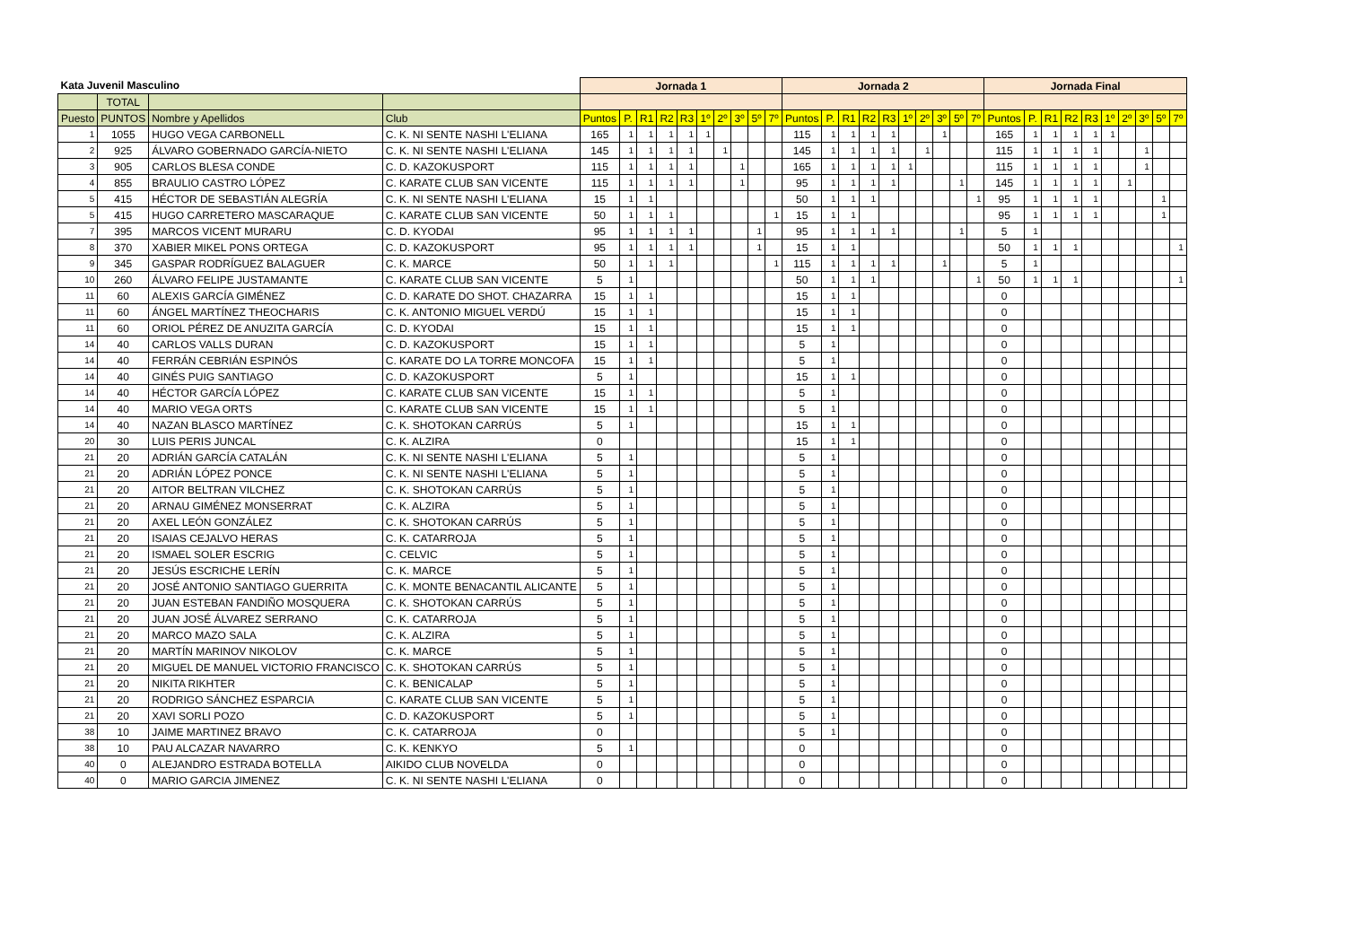| Kata Juvenil Masculino | | | | Jornada 1 | | | | | | | | | | Jornada 2 | | | | | | | | | | Jornada Final | | | | | | | | | |
| --- | --- | --- | --- | --- | --- | --- | --- | --- | --- | --- | --- | --- | --- | --- | --- | --- | --- | --- | --- | --- | --- | --- | --- | --- | --- | --- | --- | --- | --- | --- | --- | --- | --- |
| | TOTAL | | | | | | | | | | | | | | | | | | | | | | | | | | | | | | | | |
| Puesto | PUNTOS | Nombre y Apellidos | Club | Puntos | P. | R1 | R2 | R3 | 1º | 2º | 3º | 5º | 7º | Puntos | P. | R1 | R2 | R3 | 1º | 2º | 3º | 5º | 7º | Puntos | P. | R1 | R2 | R3 | 1º | 2º | 3º | 5º | 7º |
| 1 | 1055 | HUGO VEGA CARBONELL | C. K. NI SENTE NASHI L'ELIANA | 165 | 1 | 1 | 1 | 1 | 1 | | | | | 115 | 1 | 1 | 1 | 1 | | | 1 | | | 165 | 1 | 1 | 1 | 1 | 1 | | | | |
| 2 | 925 | ÁLVARO GOBERNADO GARCÍA-NIETO | C. K. NI SENTE NASHI L'ELIANA | 145 | 1 | 1 | 1 | 1 | | 1 | | | | 145 | 1 | 1 | 1 | 1 | | 1 | | | | 115 | 1 | 1 | 1 | 1 | | | 1 | | |
| 3 | 905 | CARLOS BLESA CONDE | C. D. KAZOKUSPORT | 115 | 1 | 1 | 1 | 1 | | | 1 | | | 165 | 1 | 1 | 1 | 1 | 1 | | | | | 115 | 1 | 1 | 1 | 1 | | | 1 | | |
| 4 | 855 | BRAULIO CASTRO LÓPEZ | C. KARATE CLUB SAN VICENTE | 115 | 1 | 1 | 1 | 1 | | | 1 | | | 95 | 1 | 1 | 1 | 1 | | | | 1 | | 145 | 1 | 1 | 1 | 1 | | 1 | | | |
| 5 | 415 | HÉCTOR DE SEBASTIÁN ALEGRÍA | C. K. NI SENTE NASHI L'ELIANA | 15 | 1 | 1 | | | | | | | | 50 | 1 | 1 | 1 | | | | | | 1 | 95 | 1 | 1 | 1 | 1 | | | | 1 | |
| 5 | 415 | HUGO CARRETERO MASCARAQUE | C. KARATE CLUB SAN VICENTE | 50 | 1 | 1 | 1 | | | | | | 1 | 15 | 1 | 1 | | | | | | | | 95 | 1 | 1 | 1 | 1 | | | | 1 | |
| 7 | 395 | MARCOS VICENT MURARU | C. D. KYODAI | 95 | 1 | 1 | 1 | 1 | | | | 1 | | 95 | 1 | 1 | 1 | 1 | | | | 1 | | 5 | 1 | | | | | | | | |
| 8 | 370 | XABIER MIKEL PONS ORTEGA | C. D. KAZOKUSPORT | 95 | 1 | 1 | 1 | 1 | | | | 1 | | 15 | 1 | 1 | | | | | | | | 50 | 1 | 1 | 1 | | | | | | 1 |
| 9 | 345 | GASPAR RODRÍGUEZ BALAGUER | C. K. MARCE | 50 | 1 | 1 | 1 | | | | | | 1 | 115 | 1 | 1 | 1 | 1 | | | 1 | | | 5 | 1 | | | | | | | | |
| 10 | 260 | ÁLVARO FELIPE JUSTAMANTE | C. KARATE CLUB SAN VICENTE | 5 | 1 | | | | | | | | | 50 | 1 | 1 | 1 | | | | | | 1 | 50 | 1 | 1 | 1 | | | | | | 1 |
| 11 | 60 | ALEXIS GARCÍA GIMÉNEZ | C. D. KARATE DO SHOT. CHAZARRA | 15 | 1 | 1 | | | | | | | | 15 | 1 | 1 | | | | | | | | 0 | | | | | | | | | |
| 11 | 60 | ÁNGEL MARTÍNEZ THEOCHARIS | C. K. ANTONIO MIGUEL VERDÚ | 15 | 1 | 1 | | | | | | | | 15 | 1 | 1 | | | | | | | | 0 | | | | | | | | | |
| 11 | 60 | ORIOL PÉREZ DE ANUZITA GARCÍA | C. D. KYODAI | 15 | 1 | 1 | | | | | | | | 15 | 1 | 1 | | | | | | | | 0 | | | | | | | | | |
| 14 | 40 | CARLOS VALLS DURAN | C. D. KAZOKUSPORT | 15 | 1 | 1 | | | | | | | | 5 | 1 | | | | | | | | | 0 | | | | | | | | | |
| 14 | 40 | FERRÁN CEBRIÁN ESPINÓS | C. KARATE DO LA TORRE MONCOFA | 15 | 1 | 1 | | | | | | | | 5 | 1 | | | | | | | | | 0 | | | | | | | | | |
| 14 | 40 | GINÉS PUIG SANTIAGO | C. D. KAZOKUSPORT | 5 | 1 | | | | | | | | | 15 | 1 | 1 | | | | | | | | 0 | | | | | | | | | |
| 14 | 40 | HÉCTOR GARCÍA LÓPEZ | C. KARATE CLUB SAN VICENTE | 15 | 1 | 1 | | | | | | | | 5 | 1 | | | | | | | | | 0 | | | | | | | | | |
| 14 | 40 | MARIO VEGA ORTS | C. KARATE CLUB SAN VICENTE | 15 | 1 | 1 | | | | | | | | 5 | 1 | | | | | | | | | 0 | | | | | | | | | |
| 14 | 40 | NAZAN BLASCO MARTÍNEZ | C. K. SHOTOKAN CARRÚS | 5 | 1 | | | | | | | | | 15 | 1 | 1 | | | | | | | | 0 | | | | | | | | | |
| 20 | 30 | LUIS PERIS JUNCAL | C. K. ALZIRA | 0 | | | | | | | | | | 15 | 1 | 1 | | | | | | | | 0 | | | | | | | | | |
| 21 | 20 | ADRIÁN GARCÍA CATALÁN | C. K. NI SENTE NASHI L'ELIANA | 5 | 1 | | | | | | | | | 5 | 1 | | | | | | | | | 0 | | | | | | | | | |
| 21 | 20 | ADRIÁN LÓPEZ PONCE | C. K. NI SENTE NASHI L'ELIANA | 5 | 1 | | | | | | | | | 5 | 1 | | | | | | | | | 0 | | | | | | | | | |
| 21 | 20 | AITOR BELTRAN VILCHEZ | C. K. SHOTOKAN CARRÚS | 5 | 1 | | | | | | | | | 5 | 1 | | | | | | | | | 0 | | | | | | | | | |
| 21 | 20 | ARNAU GIMÉNEZ MONSERRAT | C. K. ALZIRA | 5 | 1 | | | | | | | | | 5 | 1 | | | | | | | | | 0 | | | | | | | | | |
| 21 | 20 | AXEL LEÓN GONZÁLEZ | C. K. SHOTOKAN CARRÚS | 5 | 1 | | | | | | | | | 5 | 1 | | | | | | | | | 0 | | | | | | | | | |
| 21 | 20 | ISAIAS CEJALVO HERAS | C. K. CATARROJA | 5 | 1 | | | | | | | | | 5 | 1 | | | | | | | | | 0 | | | | | | | | | |
| 21 | 20 | ISMAEL SOLER ESCRIG | C. CELVIC | 5 | 1 | | | | | | | | | 5 | 1 | | | | | | | | | 0 | | | | | | | | | |
| 21 | 20 | JESÚS ESCRICHE LERÍN | C. K. MARCE | 5 | 1 | | | | | | | | | 5 | 1 | | | | | | | | | 0 | | | | | | | | | |
| 21 | 20 | JOSÉ ANTONIO SANTIAGO GUERRITA | C. K. MONTE BENACANTIL ALICANTE | 5 | 1 | | | | | | | | | 5 | 1 | | | | | | | | | 0 | | | | | | | | | |
| 21 | 20 | JUAN ESTEBAN FANDIÑO MOSQUERA | C. K. SHOTOKAN CARRÚS | 5 | 1 | | | | | | | | | 5 | 1 | | | | | | | | | 0 | | | | | | | | | |
| 21 | 20 | JUAN JOSÉ ÁLVAREZ SERRANO | C. K. CATARROJA | 5 | 1 | | | | | | | | | 5 | 1 | | | | | | | | | 0 | | | | | | | | | |
| 21 | 20 | MARCO MAZO SALA | C. K. ALZIRA | 5 | 1 | | | | | | | | | 5 | 1 | | | | | | | | | 0 | | | | | | | | | |
| 21 | 20 | MARTÍN MARINOV NIKOLOV | C. K. MARCE | 5 | 1 | | | | | | | | | 5 | 1 | | | | | | | | | 0 | | | | | | | | | |
| 21 | 20 | MIGUEL DE MANUEL VICTORIO FRANCISCO | C. K. SHOTOKAN CARRÚS | 5 | 1 | | | | | | | | | 5 | 1 | | | | | | | | | 0 | | | | | | | | | |
| 21 | 20 | NIKITA RIKHTER | C. K. BENICALAP | 5 | 1 | | | | | | | | | 5 | 1 | | | | | | | | | 0 | | | | | | | | | |
| 21 | 20 | RODRIGO SÁNCHEZ ESPARCIA | C. KARATE CLUB SAN VICENTE | 5 | 1 | | | | | | | | | 5 | 1 | | | | | | | | | 0 | | | | | | | | | |
| 21 | 20 | XAVI SORLI POZO | C. D. KAZOKUSPORT | 5 | 1 | | | | | | | | | 5 | 1 | | | | | | | | | 0 | | | | | | | | | |
| 38 | 10 | JAIME MARTINEZ BRAVO | C. K. CATARROJA | 0 | | | | | | | | | | 5 | 1 | | | | | | | | | 0 | | | | | | | | | |
| 38 | 10 | PAU ALCAZAR NAVARRO | C. K. KENKYO | 5 | 1 | | | | | | | | | 0 | | | | | | | | | | 0 | | | | | | | | | |
| 40 | 0 | ALEJANDRO ESTRADA BOTELLA | AIKIDO CLUB NOVELDA | 0 | | | | | | | | | | 0 | | | | | | | | | | 0 | | | | | | | | | |
| 40 | 0 | MARIO GARCIA JIMENEZ | C. K. NI SENTE NASHI L'ELIANA | 0 | | | | | | | | | | 0 | | | | | | | | | | 0 | | | | | | | | | |